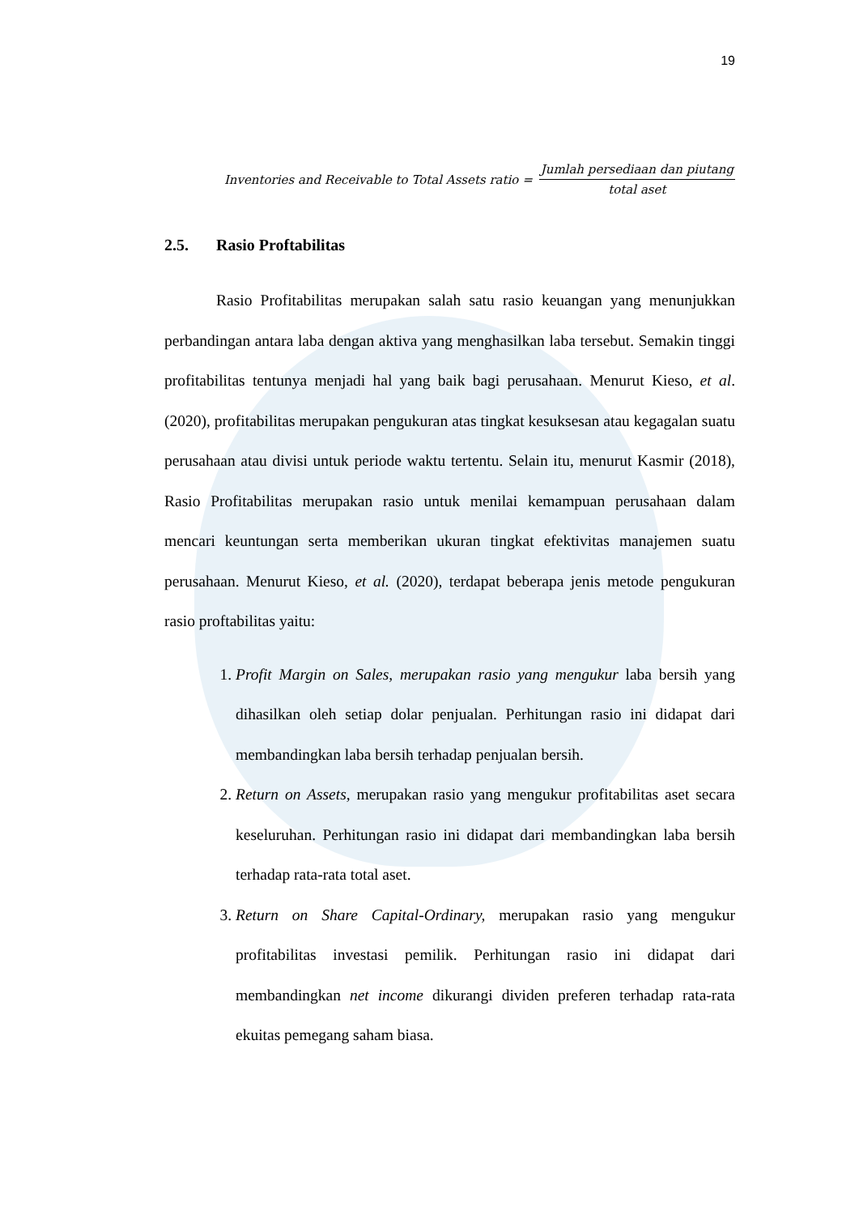19
Inventories and Receivable to Total Assets ratio = Jumlah persediaan dan piutang total aset
2.5. Rasio Proftabilitas
Rasio Profitabilitas merupakan salah satu rasio keuangan yang menunjukkan perbandingan antara laba dengan aktiva yang menghasilkan laba tersebut. Semakin tinggi profitabilitas tentunya menjadi hal yang baik bagi perusahaan. Menurut Kieso, et al. (2020), profitabilitas merupakan pengukuran atas tingkat kesuksesan atau kegagalan suatu perusahaan atau divisi untuk periode waktu tertentu. Selain itu, menurut Kasmir (2018), Rasio Profitabilitas merupakan rasio untuk menilai kemampuan perusahaan dalam mencari keuntungan serta memberikan ukuran tingkat efektivitas manajemen suatu perusahaan. Menurut Kieso, et al. (2020), terdapat beberapa jenis metode pengukuran rasio proftabilitas yaitu:
1. Profit Margin on Sales, merupakan rasio yang mengukur laba bersih yang dihasilkan oleh setiap dolar penjualan. Perhitungan rasio ini didapat dari membandingkan laba bersih terhadap penjualan bersih.
2. Return on Assets, merupakan rasio yang mengukur profitabilitas aset secara keseluruhan. Perhitungan rasio ini didapat dari membandingkan laba bersih terhadap rata-rata total aset.
3. Return on Share Capital-Ordinary, merupakan rasio yang mengukur profitabilitas investasi pemilik. Perhitungan rasio ini didapat dari membandingkan net income dikurangi dividen preferen terhadap rata-rata ekuitas pemegang saham biasa.